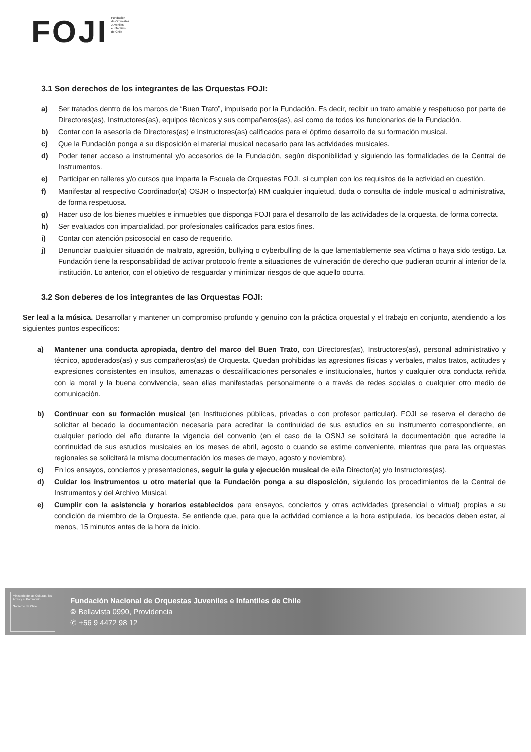FOJI
Fundación
de Orquestas
Juveniles
e Infantiles
de Chile
3.1 Son derechos de los integrantes de las Orquestas FOJI:
a) Ser tratados dentro de los marcos de “Buen Trato”, impulsado por la Fundación. Es decir, recibir un trato amable y respetuoso por parte de Directores(as), Instructores(as), equipos técnicos y sus compañeros(as), así como de todos los funcionarios de la Fundación.
b) Contar con la asesoría de Directores(as) e Instructores(as) calificados para el óptimo desarrollo de su formación musical.
c) Que la Fundación ponga a su disposición el material musical necesario para las actividades musicales.
d) Poder tener acceso a instrumental y/o accesorios de la Fundación, según disponibilidad y siguiendo las formalidades de la Central de Instrumentos.
e) Participar en talleres y/o cursos que imparta la Escuela de Orquestas FOJI, si cumplen con los requisitos de la actividad en cuestión.
f) Manifestar al respectivo Coordinador(a) OSJR o Inspector(a) RM cualquier inquietud, duda o consulta de índole musical o administrativa, de forma respetuosa.
g) Hacer uso de los bienes muebles e inmuebles que disponga FOJI para el desarrollo de las actividades de la orquesta, de forma correcta.
h) Ser evaluados con imparcialidad, por profesionales calificados para estos fines.
i) Contar con atención psicosocial en caso de requerirlo.
j) Denunciar cualquier situación de maltrato, agresión, bullying o cyberbulling de la que lamentablemente sea víctima o haya sido testigo. La Fundación tiene la responsabilidad de activar protocolo frente a situaciones de vulneración de derecho que pudieran ocurrir al interior de la institución. Lo anterior, con el objetivo de resguardar y minimizar riesgos de que aquello ocurra.
3.2 Son deberes de los integrantes de las Orquestas FOJI:
Ser leal a la música. Desarrollar y mantener un compromiso profundo y genuino con la práctica orquestal y el trabajo en conjunto, atendiendo a los siguientes puntos específicos:
a) Mantener una conducta apropiada, dentro del marco del Buen Trato, con Directores(as), Instructores(as), personal administrativo y técnico, apoderados(as) y sus compañeros(as) de Orquesta. Quedan prohibidas las agresiones físicas y verbales, malos tratos, actitudes y expresiones consistentes en insultos, amenazas o descalificaciones personales e institucionales, hurtos y cualquier otra conducta reñida con la moral y la buena convivencia, sean ellas manifestadas personalmente o a través de redes sociales o cualquier otro medio de comunicación.
b) Continuar con su formación musical (en Instituciones públicas, privadas o con profesor particular). FOJI se reserva el derecho de solicitar al becado la documentación necesaria para acreditar la continuidad de sus estudios en su instrumento correspondiente, en cualquier período del año durante la vigencia del convenio (en el caso de la OSNJ se solicitará la documentación que acredite la continuidad de sus estudios musicales en los meses de abril, agosto o cuando se estime conveniente, mientras que para las orquestas regionales se solicitará la misma documentación los meses de mayo, agosto y noviembre).
c) En los ensayos, conciertos y presentaciones, seguir la guía y ejecución musical de el/la Director(a) y/o Instructores(as).
d) Cuidar los instrumentos u otro material que la Fundación ponga a su disposición, siguiendo los procedimientos de la Central de Instrumentos y del Archivo Musical.
e) Cumplir con la asistencia y horarios establecidos para ensayos, conciertos y otras actividades (presencial o virtual) propias a su condición de miembro de la Orquesta. Se entiende que, para que la actividad comience a la hora estipulada, los becados deben estar, al menos, 15 minutos antes de la hora de inicio.
Ministerio de las Culturas, las Artes y el Patrimonio
Gobierno de Chile
Fundación Nacional de Orquestas Juveniles e Infantiles de Chile
⌾ Bellavista 0990, Providencia
✆ +56 9 4472 98 12